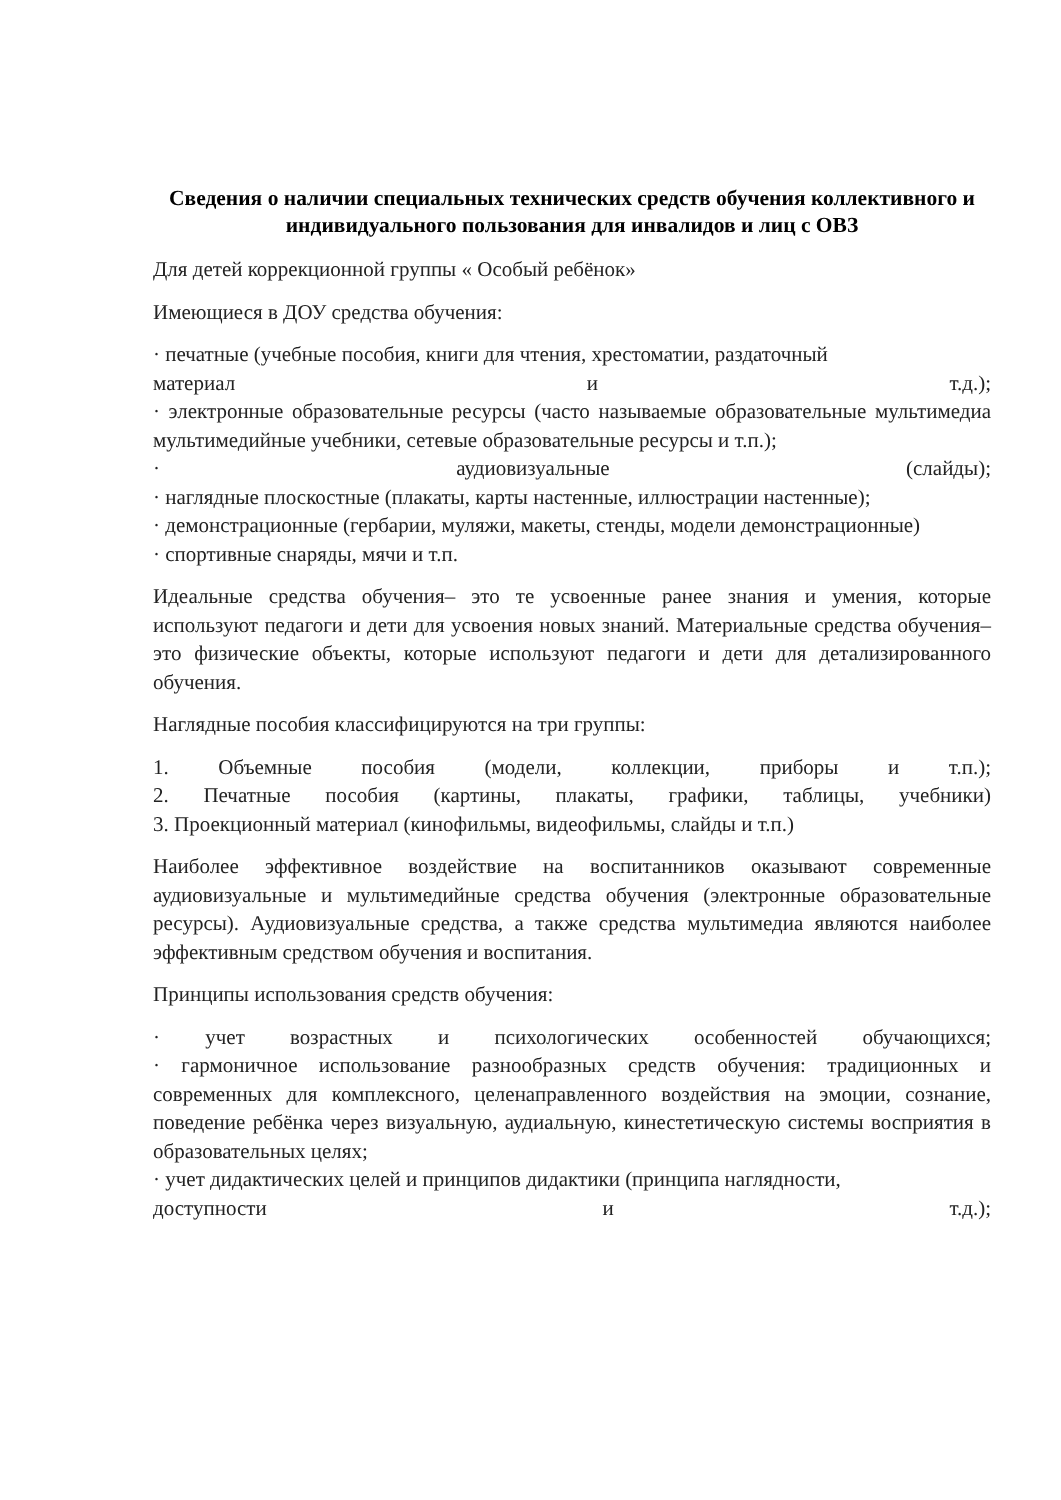Сведения о наличии специальных технических средств обучения коллективного и индивидуального пользования для инвалидов и лиц с ОВЗ
Для детей коррекционной группы « Особый ребёнок»
Имеющиеся в ДОУ средства обучения:
· печатные (учебные пособия, книги для чтения, хрестоматии, раздаточный
материал и т.д.);
· электронные образовательные ресурсы (часто называемые образовательные мультимедиа мультимедийные учебники, сетевые образовательные ресурсы и т.п.);
· аудиовизуальные (слайды);
· наглядные плоскостные (плакаты, карты настенные, иллюстрации настенные);
· демонстрационные (гербарии, муляжи, макеты, стенды, модели демонстрационные)
· спортивные снаряды, мячи и т.п.
Идеальные средства обучения– это те усвоенные ранее знания и умения, которые используют педагоги и дети для усвоения новых знаний. Материальные средства обучения– это физические объекты, которые используют педагоги и дети для детализированного обучения.
Наглядные пособия классифицируются на три группы:
1. Объемные пособия (модели, коллекции, приборы и т.п.);
2. Печатные пособия (картины, плакаты, графики, таблицы, учебники)
3. Проекционный материал (кинофильмы, видеофильмы, слайды и т.п.)
Наиболее эффективное воздействие на воспитанников оказывают современные аудиовизуальные и мультимедийные средства обучения (электронные образовательные ресурсы). Аудиовизуальные средства, а также средства мультимедиа являются наиболее эффективным средством обучения и воспитания.
Принципы использования средств обучения:
· учет возрастных и психологических особенностей обучающихся;
· гармоничное использование разнообразных средств обучения: традиционных и современных для комплексного, целенаправленного воздействия на эмоции, сознание, поведение ребёнка через визуальную, аудиальную, кинестетическую системы восприятия в образовательных целях;
· учет дидактических целей и принципов дидактики (принципа наглядности,
доступности и т.д.);